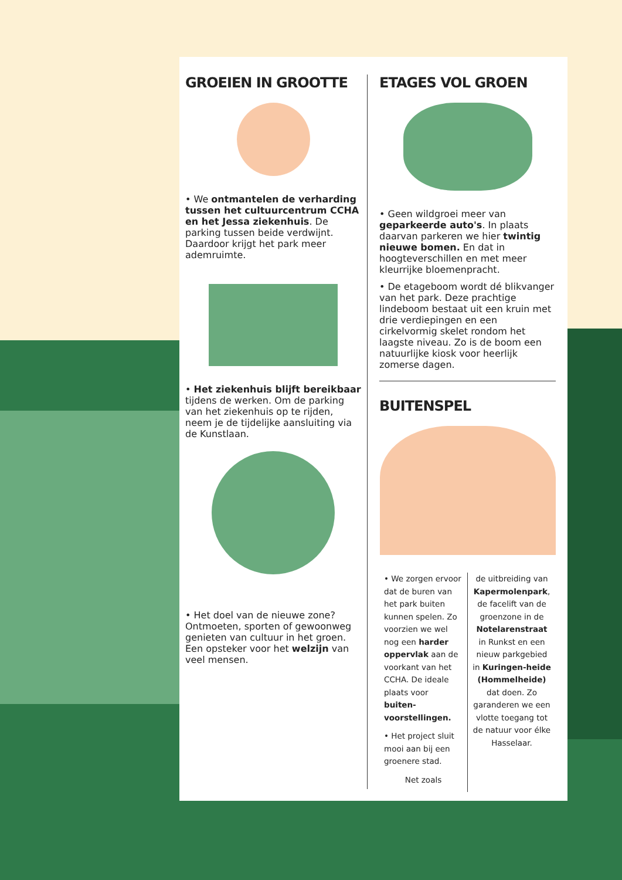GROEIEN IN GROOTTE
• We ontmantelen de verharding tussen het cultuurcentrum CCHA en het Jessa ziekenhuis. De parking tussen beide verdwijnt. Daardoor krijgt het park meer ademruimte.
• Het ziekenhuis blijft bereikbaar tijdens de werken. Om de parking van het ziekenhuis op te rijden, neem je de tijdelijke aansluiting via de Kunstlaan.
• Het doel van de nieuwe zone? Ontmoeten, sporten of gewoonweg genieten van cultuur in het groen. Een opsteker voor het welzijn van veel mensen.
ETAGES VOL GROEN
• Geen wildgroei meer van geparkeerde auto's. In plaats daarvan parkeren we hier twintig nieuwe bomen. En dat in hoogteverschillen en met meer kleurrijke bloemenpracht.
• De etageboom wordt dé blikvanger van het park. Deze prachtige lindeboom bestaat uit een kruin met drie verdiepingen en een cirkelvormig skelet rondom het laagste niveau. Zo is de boom een natuurlijke kiosk voor heerlijk zomerse dagen.
BUITENSPEL
• We zorgen ervoor dat de buren van het park buiten kunnen spelen. Zo voorzien we wel nog een harder oppervlak aan de voorkant van het CCHA. De ideale plaats voor buiten-voorstellingen.
• Het project sluit mooi aan bij een groenere stad.
Net zoals
de uitbreiding van Kapermolenpark, de facelift van de groenzone in de Notelarenstraat in Runkst en een nieuw parkgebied in Kuringen-heide (Hommelheide) dat doen. Zo garanderen we een vlotte toegang tot de natuur voor élke Hasselaar.